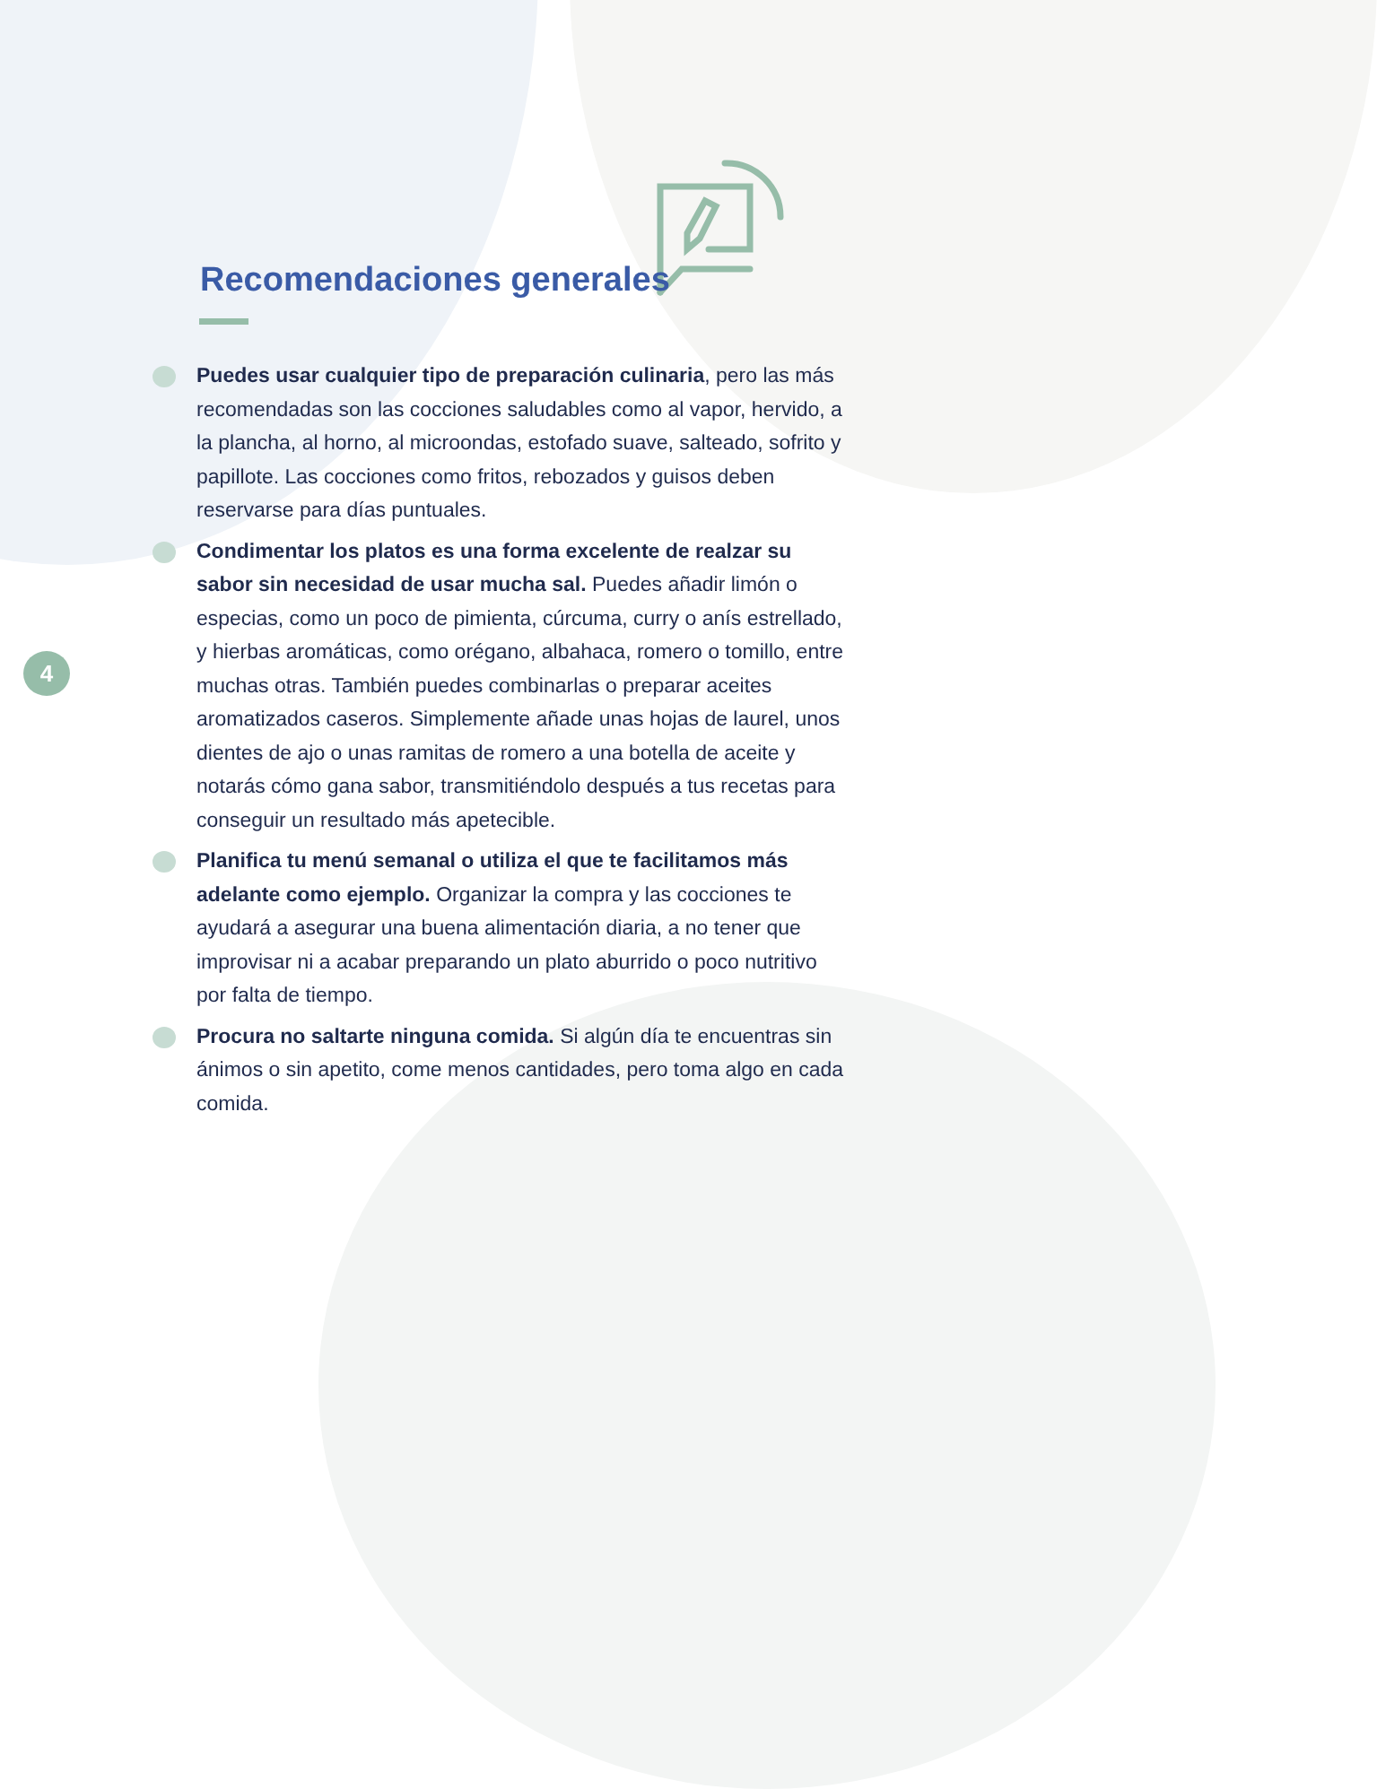4
Recomendaciones generales
Puedes usar cualquier tipo de preparación culinaria, pero las más recomendadas son las cocciones saludables como al vapor, hervido, a la plancha, al horno, al microondas, estofado suave, salteado, sofrito y papillote. Las cocciones como fritos, rebozados y guisos deben reservarse para días puntuales.
Condimentar los platos es una forma excelente de realzar su sabor sin necesidad de usar mucha sal. Puedes añadir limón o especias, como un poco de pimienta, cúrcuma, curry o anís estrellado, y hierbas aromáticas, como orégano, albahaca, romero o tomillo, entre muchas otras. También puedes combinarlas o preparar aceites aromatizados caseros. Simplemente añade unas hojas de laurel, unos dientes de ajo o unas ramitas de romero a una botella de aceite y notarás cómo gana sabor, transmitiéndolo después a tus recetas para conseguir un resultado más apetecible.
Planifica tu menú semanal o utiliza el que te facilitamos más adelante como ejemplo. Organizar la compra y las cocciones te ayudará a asegurar una buena alimentación diaria, a no tener que improvisar ni a acabar preparando un plato aburrido o poco nutritivo por falta de tiempo.
Procura no saltarte ninguna comida. Si algún día te encuentras sin ánimos o sin apetito, come menos cantidades, pero toma algo en cada comida.